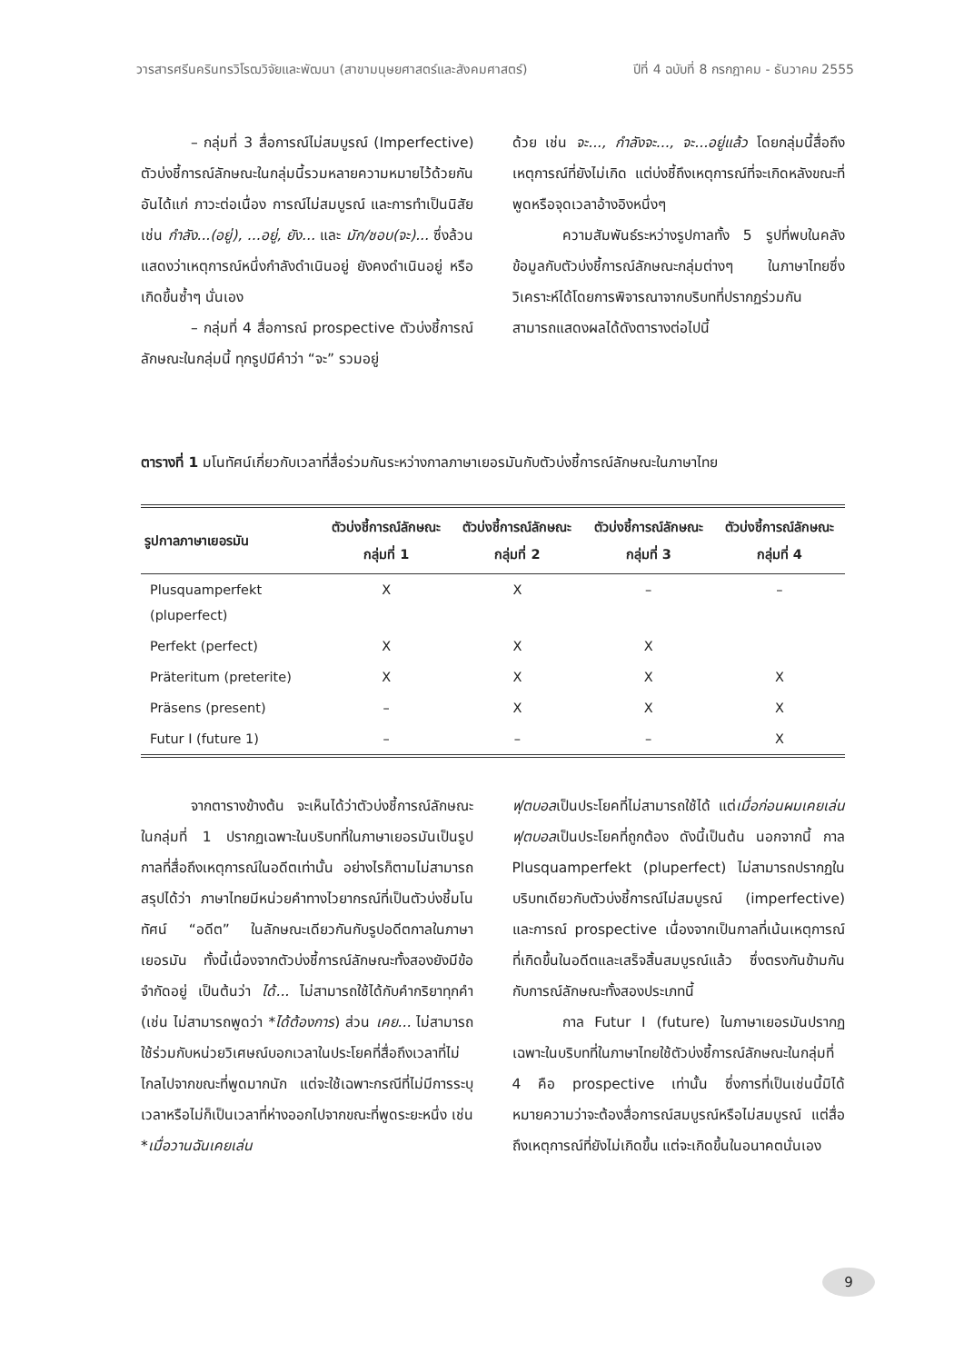วารสารศรีนครินทรวิโรฒวิจัยและพัฒนา (สาขามนุษยศาสตร์และสังคมศาสตร์) ปีที่ 4 ฉบับที่ 8 กรกฎาคม - ธันวาคม 2555
– กลุ่มที่ 3 สื่อการณ์ไม่สมบูรณ์ (Imperfective) ตัวบ่งชี้การณ์ลักษณะในกลุ่มนี้รวมหลายความหมายไว้ด้วยกัน อันได้แก่ ภาวะต่อเนื่อง การณ์ไม่สมบูรณ์ และการทำเป็นนิสัย เช่น กำลัง...(อยู่), ...อยู่, ยัง... และ มัก/ชอบ(จะ)... ซึ่งล้วนแสดงว่าเหตุการณ์หนึ่งกำลังดำเนินอยู่ ยังคงดำเนินอยู่ หรือเกิดขึ้นซ้ำๆ นั่นเอง
– กลุ่มที่ 4 สื่อการณ์ prospective ตัวบ่งชี้การณ์ลักษณะในกลุ่มนี้ ทุกรูปมีคำว่า “จะ” รวมอยู่
ด้วย เช่น จะ..., กำลังจะ..., จะ...อยู่แล้ว โดยกลุ่มนี้สื่อถึงเหตุการณ์ที่ยังไม่เกิด แต่บ่งชี้ถึงเหตุการณ์ที่จะเกิดหลังขณะที่พูดหรือจุดเวลาอ้างอิงหนึ่งๆ
ความสัมพันธ์ระหว่างรูปกาลทั้ง 5 รูปที่พบในคลังข้อมูลกับตัวบ่งชี้การณ์ลักษณะกลุ่มต่างๆ ในภาษาไทยซึ่งวิเคราะห์ได้โดยการพิจารณาจากบริบทที่ปรากฏร่วมกัน สามารถแสดงผลได้ดังตารางต่อไปนี้
ตารางที่ 1 มโนทัศน์เกี่ยวกับเวลาที่สื่อร่วมกันระหว่างกาลภาษาเยอรมันกับตัวบ่งชี้การณ์ลักษณะในภาษาไทย
| รูปกาลภาษาเยอรมัน | ตัวบ่งชี้การณ์ลักษณะ กลุ่มที่ 1 | ตัวบ่งชี้การณ์ลักษณะ กลุ่มที่ 2 | ตัวบ่งชี้การณ์ลักษณะ กลุ่มที่ 3 | ตัวบ่งชี้การณ์ลักษณะ กลุ่มที่ 4 |
| --- | --- | --- | --- | --- |
| Plusquamperfekt (pluperfect) | X | X | – | – |
| Perfekt (perfect) | X | X | X | |
| Präteritum (preterite) | X | X | X | X |
| Präsens (present) | – | X | X | X |
| Futur I (future 1) | – | – | – | X |
จากตารางข้างต้น จะเห็นได้ว่าตัวบ่งชี้การณ์ลักษณะในกลุ่มที่ 1 ปรากฏเฉพาะในบริบทที่ในภาษาเยอรมันเป็นรูปกาลที่สื่อถึงเหตุการณ์ในอดีตเท่านั้น อย่างไรก็ตามไม่สามารถสรุปได้ว่า ภาษาไทยมีหน่วยคำทางไวยากรณ์ที่เป็นตัวบ่งชี้มโนทัศน์ “อดีต” ในลักษณะเดียวกันกับรูปอดีตกาลในภาษาเยอรมัน ทั้งนี้เนื่องจากตัวบ่งชี้การณ์ลักษณะทั้งสองยังมีข้อจำกัดอยู่ เป็นต้นว่า ได้... ไม่สามารถใช้ได้กับคำกริยาทุกคำ (เช่น ไม่สามารถพูดว่า *ได้ต้องการ) ส่วน เคย... ไม่สามารถใช้ร่วมกับหน่วยวิเศษณ์บอกเวลาในประโยคที่สื่อถึงเวลาที่ไม่ไกลไปจากขณะที่พูดมากนัก แต่จะใช้เฉพาะกรณีที่ไม่มีการระบุเวลาหรือไม่ก็เป็นเวลาที่ห่างออกไปจากขณะที่พูดระยะหนึ่ง เช่น *เมื่อวานฉันเคยเล่น
ฟุตบอลเป็นประโยคที่ไม่สามารถใช้ได้ แต่เมื่อก่อนผมเคยเล่นฟุตบอลเป็นประโยคที่ถูกต้อง ดังนี้เป็นต้น นอกจากนี้ กาล Plusquamperfekt (pluperfect) ไม่สามารถปรากฏในบริบทเดียวกับตัวบ่งชี้การณ์ไม่สมบูรณ์ (imperfective) และการณ์ prospective เนื่องจากเป็นกาลที่เน้นเหตุการณ์ที่เกิดขึ้นในอดีตและเสร็จสิ้นสมบูรณ์แล้ว ซึ่งตรงกันข้ามกันกับการณ์ลักษณะทั้งสองประเภทนี้
กาล Futur I (future) ในภาษาเยอรมันปรากฏเฉพาะในบริบทที่ในภาษาไทยใช้ตัวบ่งชี้การณ์ลักษณะในกลุ่มที่ 4 คือ prospective เท่านั้น ซึ่งการที่เป็นเช่นนี้มิได้หมายความว่าจะต้องสื่อการณ์สมบูรณ์หรือไม่สมบูรณ์ แต่สื่อถึงเหตุการณ์ที่ยังไม่เกิดขึ้น แต่จะเกิดขึ้นในอนาคตนั่นเอง
9